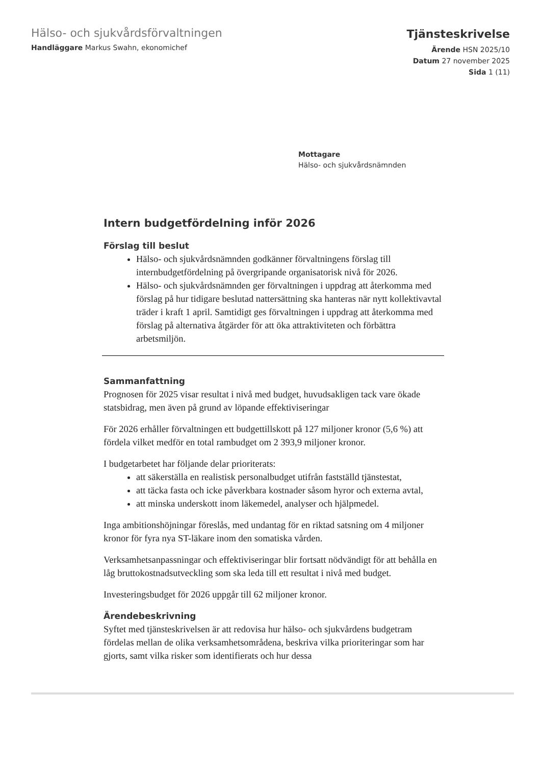Hälso- och sjukvårdsförvaltningen
Handläggare Markus Swahn, ekonomichef
Tjänsteskrivelse
Ärende HSN 2025/10
Datum 27 november 2025
Sida 1 (11)
Mottagare
Hälso- och sjukvårdsnämnden
Intern budgetfördelning inför 2026
Förslag till beslut
Hälso- och sjukvårdsnämnden godkänner förvaltningens förslag till internbudgetfördelning på övergripande organisatorisk nivå för 2026.
Hälso- och sjukvårdsnämnden ger förvaltningen i uppdrag att återkomma med förslag på hur tidigare beslutad nattersättning ska hanteras när nytt kollektivavtal träder i kraft 1 april. Samtidigt ges förvaltningen i uppdrag att återkomma med förslag på alternativa åtgärder för att öka attraktiviteten och förbättra arbetsmiljön.
Sammanfattning
Prognosen för 2025 visar resultat i nivå med budget, huvudsakligen tack vare ökade statsbidrag, men även på grund av löpande effektiviseringar
För 2026 erhåller förvaltningen ett budgettillskott på 127 miljoner kronor (5,6 %) att fördela vilket medför en total rambudget om 2 393,9 miljoner kronor.
I budgetarbetet har följande delar prioriterats:
att säkerställa en realistisk personalbudget utifrån fastställd tjänstestat,
att täcka fasta och icke påverkbara kostnader såsom hyror och externa avtal,
att minska underskott inom läkemedel, analyser och hjälpmedel.
Inga ambitionshöjningar föreslås, med undantag för en riktad satsning om 4 miljoner kronor för fyra nya ST-läkare inom den somatiska vården.
Verksamhetsanpassningar och effektiviseringar blir fortsatt nödvändigt för att behålla en låg bruttokostnadsutveckling som ska leda till ett resultat i nivå med budget.
Investeringsbudget för 2026 uppgår till 62 miljoner kronor.
Ärendebeskrivning
Syftet med tjänsteskrivelsen är att redovisa hur hälso- och sjukvårdens budgetram fördelas mellan de olika verksamhetsområdena, beskriva vilka prioriteringar som har gjorts, samt vilka risker som identifierats och hur dessa